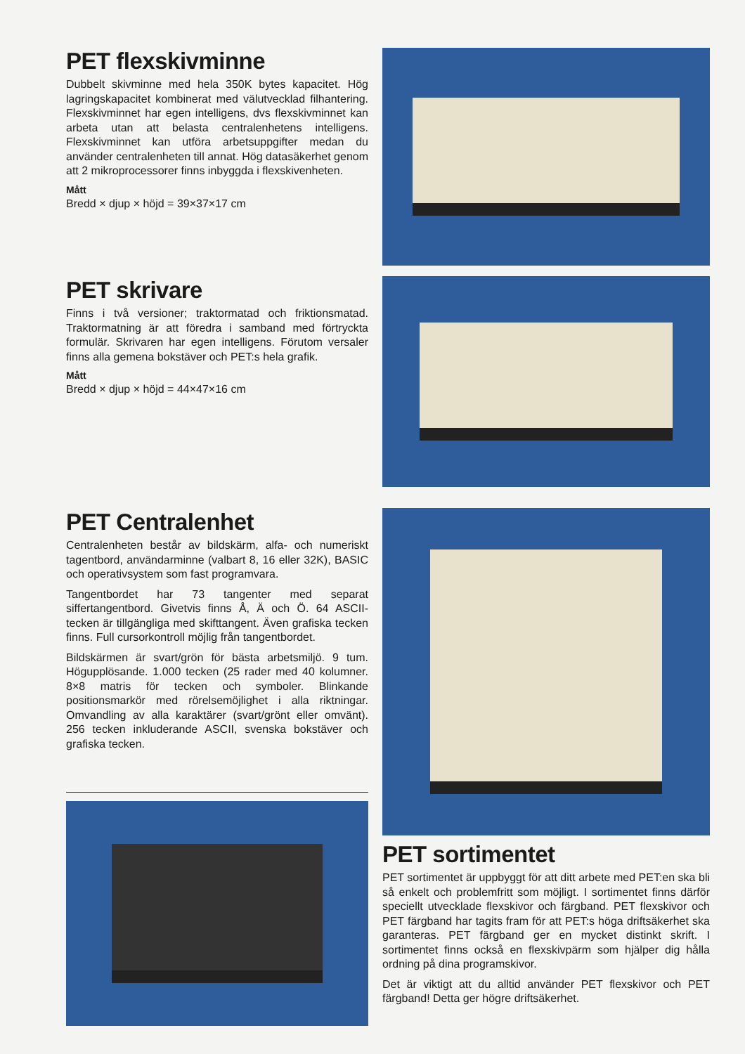PET flexskivminne
Dubbelt skivminne med hela 350K bytes kapacitet. Hög lagringskapacitet kombinerat med välutvecklad filhantering. Flexskivminnet har egen intelligens, dvs flexskivminnet kan arbeta utan att belasta centralenhetens intelligens. Flexskivminnet kan utföra arbetsuppgifter medan du använder centralenheten till annat. Hög datasäkerhet genom att 2 mikroprocessorer finns inbyggda i flexskivenheten.
Mått
Bredd × djup × höjd = 39×37×17 cm
PET skrivare
Finns i två versioner; traktormatad och friktionsmatad. Traktormatning är att föredra i samband med förtryckta formulär. Skrivaren har egen intelligens. Förutom versaler finns alla gemena bokstäver och PET:s hela grafik.
Mått
Bredd × djup × höjd = 44×47×16 cm
PET Centralenhet
Centralenheten består av bildskärm, alfa- och numeriskt tagentbord, användarminne (valbart 8, 16 eller 32K), BASIC och operativsystem som fast programvara.
Tangentbordet har 73 tangenter med separat siffertangentbord. Givetvis finns Å, Ä och Ö. 64 ASCII-tecken är tillgängliga med skifttangent. Även grafiska tecken finns. Full cursorkontroll möjlig från tangentbordet.
Bildskärmen är svart/grön för bästa arbetsmiljö. 9 tum. Högupplösande. 1.000 tecken (25 rader med 40 kolumner. 8×8 matris för tecken och symboler. Blinkande positionsmarkör med rörelsemöjlighet i alla riktningar. Omvandling av alla karaktärer (svart/grönt eller omvänt). 256 tecken inkluderande ASCII, svenska bokstäver och grafiska tecken.
PET sortimentet
PET sortimentet är uppbyggt för att ditt arbete med PET:en ska bli så enkelt och problemfritt som möjligt. I sortimentet finns därför speciellt utvecklade flexskivor och färgband. PET flexskivor och PET färgband har tagits fram för att PET:s höga driftsäkerhet ska garanteras. PET färgband ger en mycket distinkt skrift. I sortimentet finns också en flexskivpärm som hjälper dig hålla ordning på dina programskivor.
Det är viktigt att du alltid använder PET flexskivor och PET färgband! Detta ger högre driftsäkerhet.